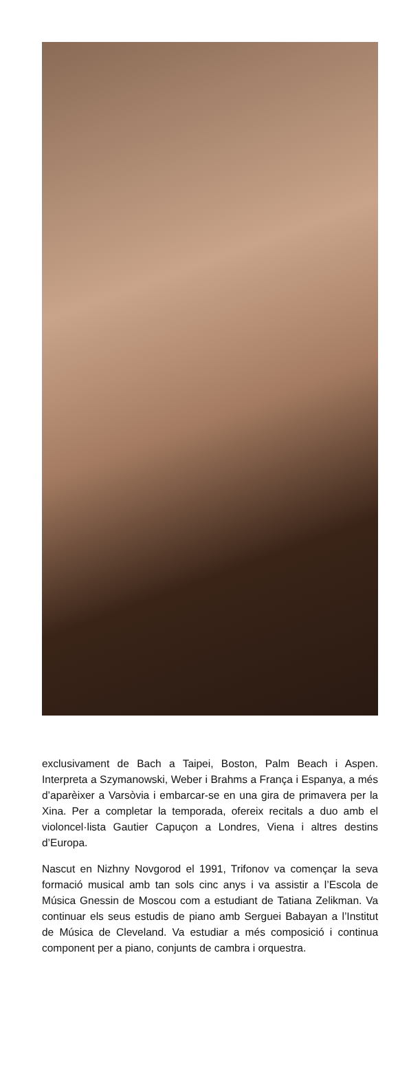exclusivament de Bach a Taipei, Boston, Palm Beach i Aspen. Interpreta a Szymanowski, Weber i Brahms a França i Espanya, a més d’aparèixer a Varsòvia i embarcar-se en una gira de primavera per la Xina. Per a completar la temporada, ofereix recitals a duo amb el violoncel·lista Gautier Capuçon a Londres, Viena i altres destins d’Europa.
Nascut en Nizhny Novgorod el 1991, Trifonov va començar la seva formació musical amb tan sols cinc anys i va assistir a l’Escola de Música Gnessin de Moscou com a estudiant de Tatiana Zelikman. Va continuar els seus estudis de piano amb Serguei Babayan a l’Institut de Música de Cleveland. Va estudiar a més composició i continua component per a piano, conjunts de cambra i orquestra.